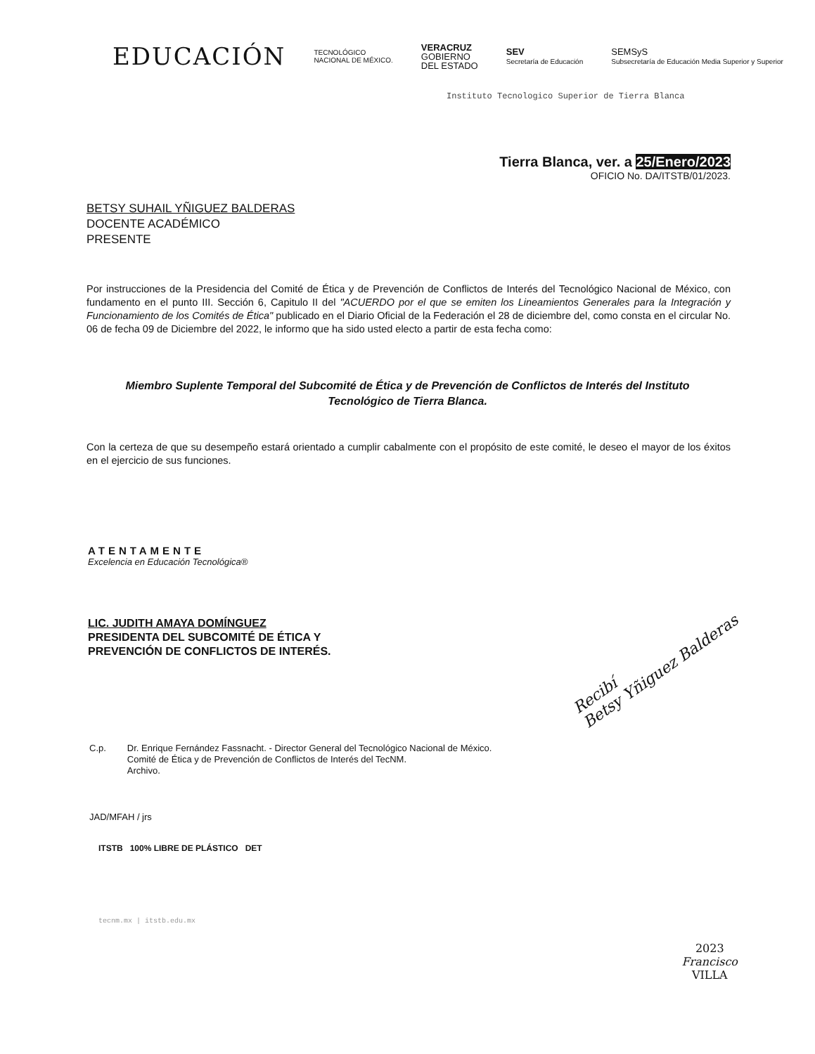EDUCACIÓN
TECNOLÓGICO
NACIONAL DE MÉXICO.
VERACRUZ
GOBIERNO
DEL ESTADO
SEV
Secretaría de Educación
SEMSyS
Subsecretaría de Educación Media Superior y Superior
Instituto Tecnologico Superior de Tierra Blanca
Tierra Blanca, ver. a 25/Enero/2023
OFICIO No. DA/ITSTB/01/2023.
BETSY SUHAIL YÑIGUEZ BALDERAS
DOCENTE ACADÉMICO
PRESENTE
Por instrucciones de la Presidencia del Comité de Ética y de Prevención de Conflictos de Interés del Tecnológico Nacional de México, con fundamento en el punto III. Sección 6, Capitulo II del "ACUERDO por el que se emiten los Lineamientos Generales para la Integración y Funcionamiento de los Comités de Ética" publicado en el Diario Oficial de la Federación el 28 de diciembre del, como consta en el circular No. 06 de fecha 09 de Diciembre del 2022, le informo que ha sido usted electo a partir de esta fecha como:
Miembro Suplente Temporal del Subcomité de Ética y de Prevención de Conflictos de Interés del Instituto Tecnológico de Tierra Blanca.
Con la certeza de que su desempeño estará orientado a cumplir cabalmente con el propósito de este comité, le deseo el mayor de los éxitos en el ejercicio de sus funciones.
ATENTAMENTE
Excelencia en Educación Tecnológica®
LIC. JUDITH AMAYA DOMÍNGUEZ
PRESIDENTA DEL SUBCOMITÉ DE ÉTICA Y
PREVENCIÓN DE CONFLICTOS DE INTERÉS.
Recibí
Betsy Yñiguez Balderas
C.p. Dr. Enrique Fernández Fassnacht. - Director General del Tecnológico Nacional de México.
Comité de Ética y de Prevención de Conflictos de Interés del TecNM.
Archivo.
JAD/MFAH / jrs
ITSTB 100% LIBRE DE PLÁSTICO DET
tecnm.mx | itstb.edu.mx
2023
Francisco
VILLA